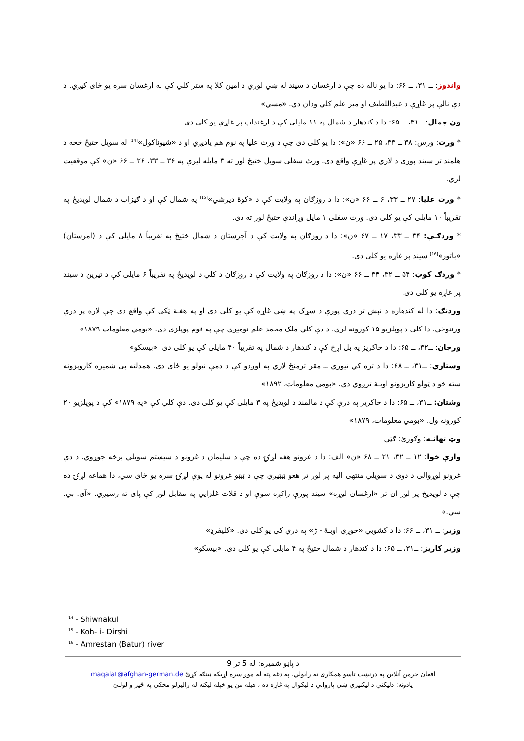واندوز: ــ ۳۱، ــ ۶۶: دا يو ناله ده چې د ارغسان د سيند له ښي لوري د امين کلا په ستر کلي کې له ارغسان سره يو ځای کيږي. د دې نالې پر غاړې د عبداللطيف او مير علم کلي ودان دي. «مسي»
ون جمال: ــ۳۱، ــ ۶۵: دا د کندهار د شمال په ۱۱ مايلی کې د ارغنداب پر غاړې يو کلی دی.
* ورث: ورس: ۳۸ ــ ۳۳، ۲۵ ــ ۶۶ «ن»: دا يو کلی دی چې د ورث عليا په نوم هم ياديږي او د «شيوناکول»<sup>[14]</sup> له سويل ختيځ څخه د هلمند تر سيند پورې د لاري پر غاړې واقع دی. ورث سفلی سويل ختيځ لور ته ۳ مايله ليرې په ۳۶ ــ ۳۳، ۲۶ ــ ۶۶ «ن» کې موقعيت لري.
* ورث عليا: ۲۷ ــ ۳۳، ۶ ــ ۶۶ «ن»: دا د روزګان په ولايت کې د «کوهٔ ديرشي»<sup>[15]</sup> په شمال کې او د ګيزاب د شمال لويديځ په تقريباً ۱۰ مايلی کې يو کلی دی. ورث سفلی ۱ مايل وړاندې ختيځ لور ته دی.
* وردګـې: ۳۴ ــ ۳۳، ۱۷ ــ ۶۷ «ن»: دا د روزګان په ولايت کې د آجرستان د شمال ختيځ په تقريباً ۸ مايلی کې د (امرستان) «باتور»<sup>[16]</sup> سيند پر غاړه يو کلی دی.
* وردګ کوټ: ۵۴ ــ ۳۲، ۳۴ ــ ۶۶ «ن»: دا د روزګان په ولايت کې د روزګان د کلي د لويديځ په تقريباً ۶ مايلی کې د تيرين د سيند پر غاړه يو کلی دی.
وردنګ: دا له کندهاره د نېش تر دري پورې د سړک په ښي غاړه کې يو کلی دی او په هغـهٔ ټکی کې واقع دی چې لاره پر درې ورننوځي. دا کلی د پوپلزيو ۱۵ کورونه لري. د دې کلي ملک محمد علم نوميږي چې په قوم پوپلزی دی. «بومي معلومات ۱۸۷۹»
ورجان: ــ۳۲، ــ ۶۵: دا د خاکريز په بل اړخ کې د کندهار د شمال په تقريباً ۴۰ مايلی کې يو کلی دی. «بيسکو»
وستازي: ــ۳۱، ــ ۶۸: دا د تره کي تيوري ــ مقر ترمنځ لاري په اوږدو کې د دمې نيولو يو ځای دی. همدلته بې شميره کاروېزونه سته خو د ټولو کاريزونو اوبـهٔ ترږوي دي. «بومي معلومات، ۱۸۹۲»
وشتان: ــ۳۱، ــ ۶۵: دا د خاکريز په درې کې د مالمند د لويديځ په ۳ مايلی کې يو کلی دی. دې کلي کې «په ۱۸۷۹» کې د پوپلزيو ۲۰ کورونه ول. «بومي معلومات، ۱۸۷۹»
وټ تهانـه: وګورئ: ګټي
وازې خوا: ۱۲ ــ ۳۲، ۲۱ ــ ۶۸ «ن» الف: دا د غرونو هغه لړۍ ده چې د سليمان د غرونو د سيستم سويلي برخه جوړوي. د دې غرونو لوړوالی د دوی د سويلي منتهی اليه پر لور تر هغو ټيټيږي چې د ټيټو غرونو له يوې لړۍ سره يو ځای سي، دا هماغه لړۍ ده چې د لويديځ پر لور ان تر «ارغسان لوړه» سيند پورې راکږه سوې او د قلات غلزايي په مقابل لور کې پای ته رسيږي. «آی. بي. سي.»
وزير: ــ ۳۱، ــ ۶۶: دا د کشوبي «خوړې اوبـهٔ - ژ» په درې کې يو کلی دی. «کليفرډ»
وزير کاريز: ــ۳۱، ــ ۶۵: دا د کندهار د شمال ختيځ په ۴ مايلی کې يو کلی دی. «بيسکو»
<sup>14</sup> - Shiwnakul
<sup>15</sup> - Koh- i- Dirshi
<sup>16</sup> - Amrestan (Batur) river
د پاڼو شميره: له 5 تر 9
افغان جرمن آنلاين په درنښت تاسو همکاری ته رابولي. په دغه پته له موږ سره اړيکه ټينګه کړئ maqalat@afghan-german.de
يادونه: دليکني د ليکنيزې ښې پازوالي د ليکوال په غاړه ده ، هيله من يو خپله ليکنه له راليږلو مخکې په ځير و لولـئ